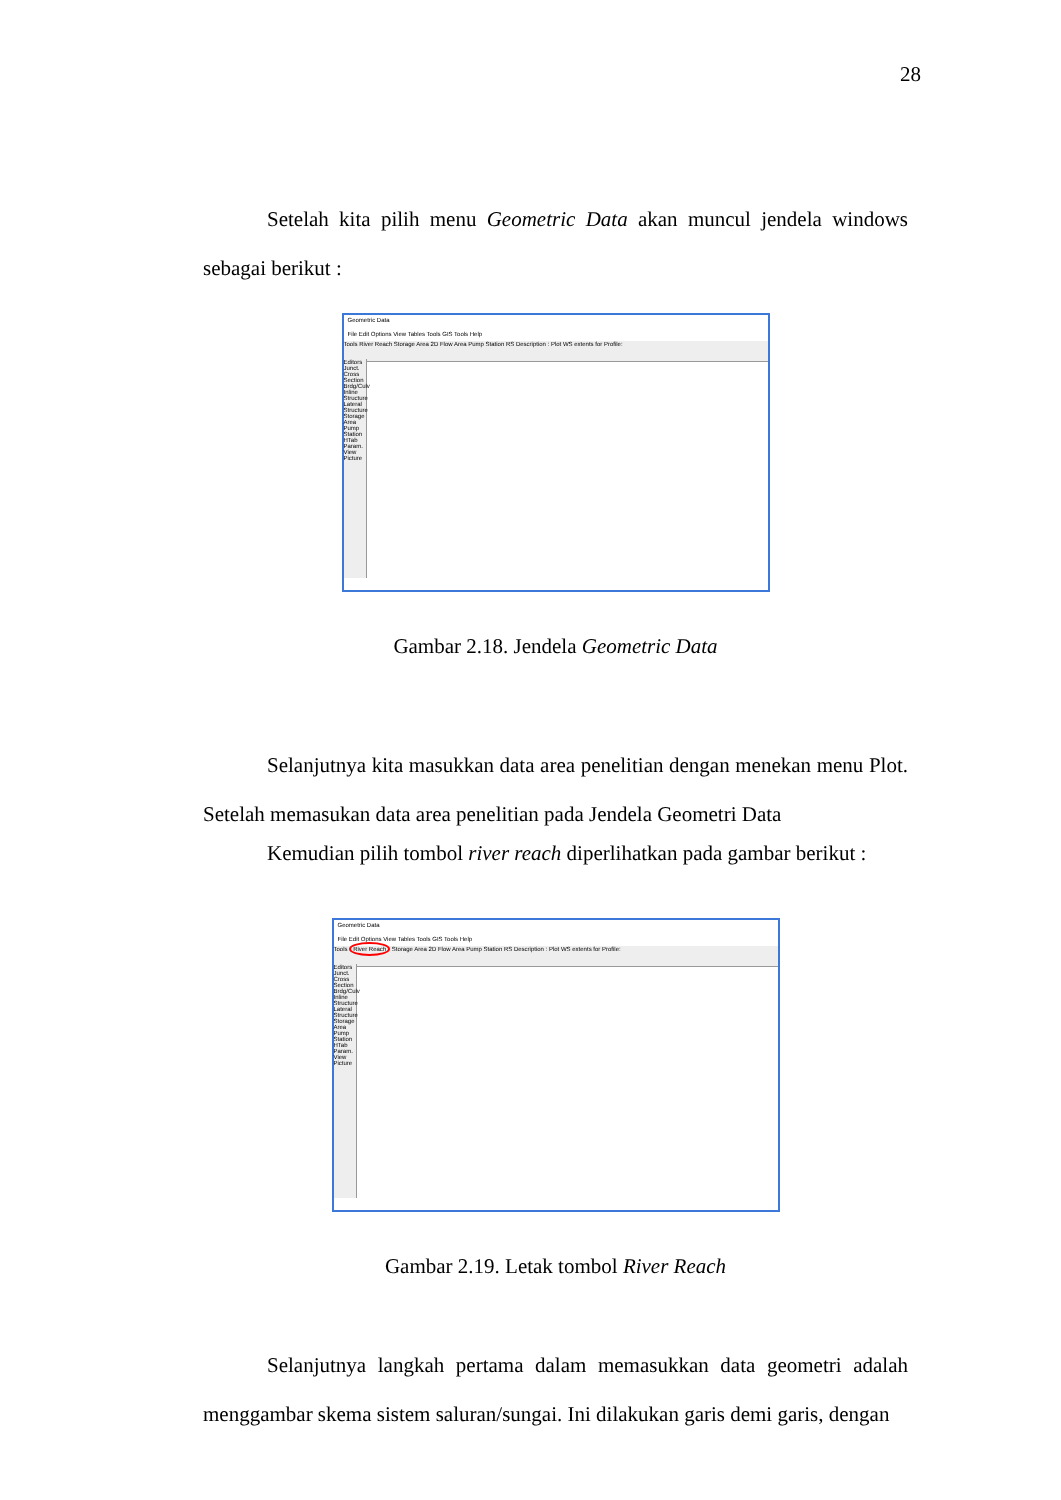28
Setelah kita pilih menu Geometric Data akan muncul jendela windows sebagai berikut :
Geometric Data
File Edit Options View Tables Tools GIS Tools Help
Tools River Reach Storage Area 2D Flow Area Pump Station RS Description : Plot WS extents for Profile:
Editors Junct. Cross Section Brdg/Culv Inline Structure Lateral Structure Storage Area Pump Station HTab Param. View Picture
Gambar 2.18. Jendela Geometric Data
Selanjutnya kita masukkan data area penelitian dengan menekan menu Plot. Setelah memasukan data area penelitian pada Jendela Geometri Data
Kemudian pilih tombol river reach diperlihatkan pada gambar berikut :
Geometric Data
File Edit Options View Tables Tools GIS Tools Help
Tools River Reach Storage Area 2D Flow Area Pump Station RS Description : Plot WS extents for Profile:
Editors Junct. Cross Section Brdg/Culv Inline Structure Lateral Structure Storage Area Pump Station HTab Param. View Picture
Gambar 2.19. Letak tombol River Reach
Selanjutnya langkah pertama dalam memasukkan data geometri adalah menggambar skema sistem saluran/sungai. Ini dilakukan garis demi garis, dengan